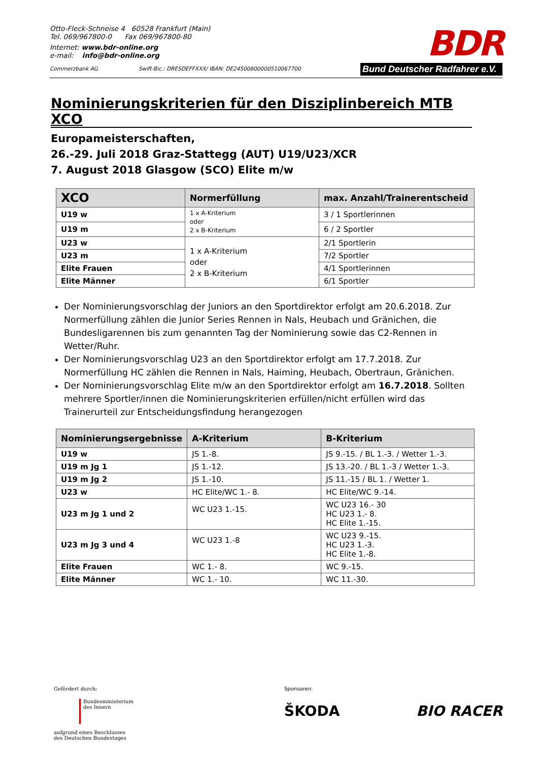Otto-Fleck-Schneise 4 60528 Frankfurt (Main)
Tel. 069/967800-0 Fax 069/967800-80
Internet: www.bdr-online.org
e-mail: info@bdr-online.org
Commerzbank AG Swift-Bic.: DRESDEFFXXX/ IBAN: DE24500800000510067700
BDR
Bund Deutscher Radfahrer e.V.
Nominierungskriterien für den Disziplinbereich MTB XCO
Europameisterschaften,
26.-29. Juli 2018 Graz-Stattegg (AUT) U19/U23/XCR
7. August 2018 Glasgow (SCO) Elite m/w
| XCO | Normerfüllung | max. Anzahl/Trainerentscheid |
| --- | --- | --- |
| U19 w | 1 x A-Kriterium oder 2 x B-Kriterium | 3 / 1 Sportlerinnen |
| U19 m | | 6 / 2 Sportler |
| U23 w | 1 x A-Kriterium oder 2 x B-Kriterium | 2/1 Sportlerin |
| U23 m | | 7/2 Sportler |
| Elite Frauen | | 4/1 Sportlerinnen |
| Elite Männer | | 6/1 Sportler |
Der Nominierungsvorschlag der Juniors an den Sportdirektor erfolgt am 20.6.2018. Zur Normerfüllung zählen die Junior Series Rennen in Nals, Heubach und Gränichen, die Bundesligarennen bis zum genannten Tag der Nominierung sowie das C2-Rennen in Wetter/Ruhr.
Der Nominierungsvorschlag U23 an den Sportdirektor erfolgt am 17.7.2018. Zur Normerfüllung HC zählen die Rennen in Nals, Haiming, Heubach, Obertraun, Gränichen.
Der Nominierungsvorschlag Elite m/w an den Sportdirektor erfolgt am 16.7.2018. Sollten mehrere Sportler/innen die Nominierungskriterien erfüllen/nicht erfüllen wird das Trainerurteil zur Entscheidungsfindung herangezogen
| Nominierungsergebnisse | A-Kriterium | B-Kriterium |
| --- | --- | --- |
| U19 w | JS 1.-8. | JS 9.-15. / BL 1.-3. / Wetter 1.-3. |
| U19 m Jg 1 | JS 1.-12. | JS 13.-20. / BL 1.-3 / Wetter 1.-3. |
| U19 m Jg 2 | JS 1.-10. | JS 11.-15 / BL 1. / Wetter 1. |
| U23 w | HC Elite/WC 1.- 8. | HC Elite/WC 9.-14. |
| U23 m Jg 1 und 2 | WC U23 1.-15. | WC U23 16.- 30 HC U23 1.- 8. HC Elite 1.-15. |
| U23 m Jg 3 und 4 | WC U23 1.-8 | WC U23 9.-15. HC U23 1.-3. HC Elite 1.-8. |
| Elite Frauen | WC 1.- 8. | WC 9.-15. |
| Elite Männer | WC 1.- 10. | WC 11.-30. |
Gefördert durch:
Bundesministerium
des Innern
aufgrund eines Beschlusses
des Deutschen Bundestages
Sponsoren:
ŠKODA BIO RACER